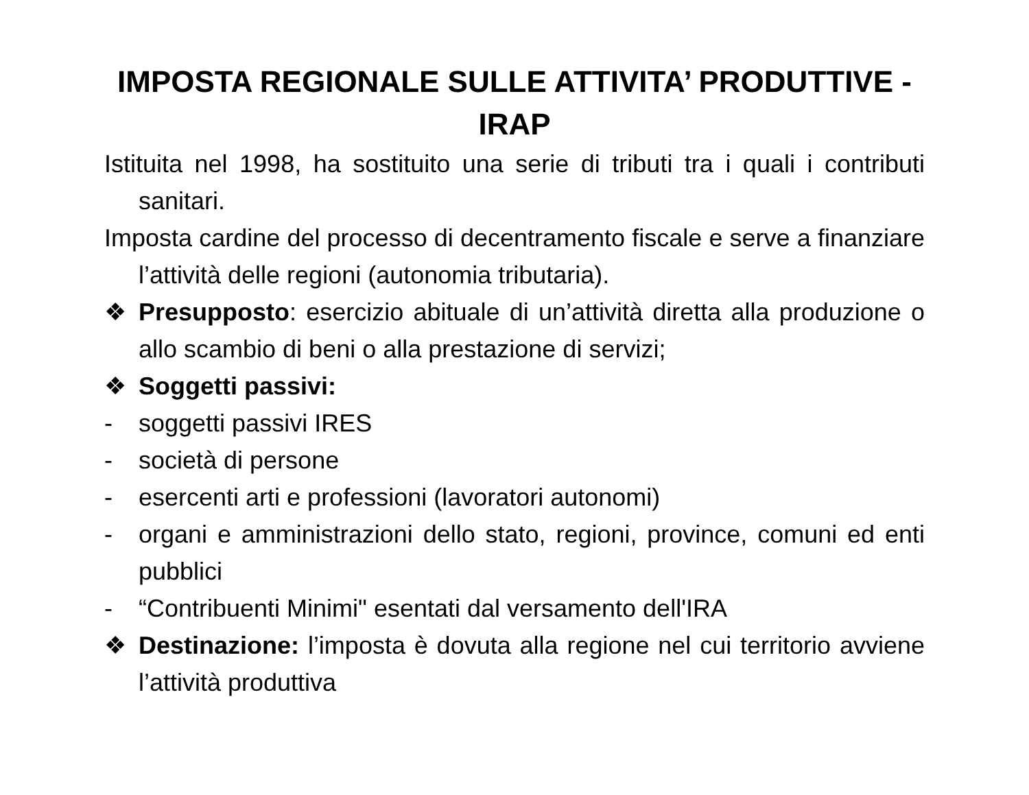IMPOSTA REGIONALE SULLE ATTIVITA’ PRODUTTIVE -
IRAP
Istituita nel 1998, ha sostituito una serie di tributi tra i quali i contributi sanitari.
Imposta cardine del processo di decentramento fiscale e serve a finanziare l’attività delle regioni (autonomia tributaria).
❖ Presupposto: esercizio abituale di un’attività diretta alla produzione o allo scambio di beni o alla prestazione di servizi;
❖ Soggetti passivi:
- soggetti passivi IRES
- società di persone
- esercenti arti e professioni (lavoratori autonomi)
- organi e amministrazioni dello stato, regioni, province, comuni ed enti pubblici
- “Contribuenti Minimi" esentati dal versamento dell'IRA
❖ Destinazione: l’imposta è dovuta alla regione nel cui territorio avviene l’attività produttiva